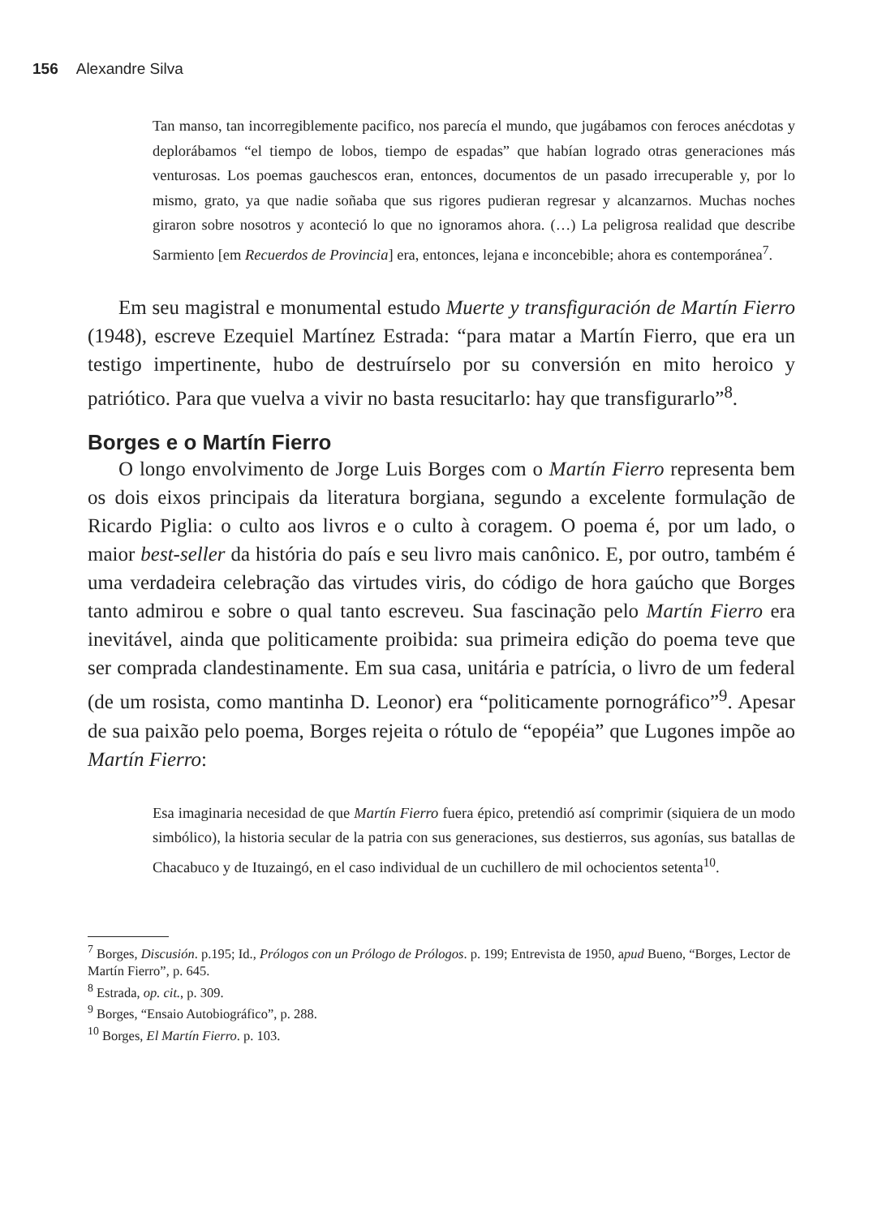156 Alexandre Silva
Tan manso, tan incorregiblemente pacifico, nos parecía el mundo, que jugábamos con feroces anécdotas y deplorábamos “el tiempo de lobos, tiempo de espadas” que habían logrado otras generaciones más venturosas. Los poemas gauchescos eran, entonces, documentos de un pasado irrecuperable y, por lo mismo, grato, ya que nadie soñaba que sus rigores pudieran regresar y alcanzarnos. Muchas noches giraron sobre nosotros y aconteció lo que no ignoramos ahora. (…) La peligrosa realidad que describe Sarmiento [em Recuerdos de Provincia] era, entonces, lejana e inconcebible; ahora es contemporánea<sup>7</sup>.
Em seu magistral e monumental estudo Muerte y transfiguración de Martín Fierro (1948), escreve Ezequiel Martínez Estrada: “para matar a Martín Fierro, que era un testigo impertinente, hubo de destruírselo por su conversión en mito heroico y patriótico. Para que vuelva a vivir no basta resucitarlo: hay que transfigurarlo”<sup>8</sup>.
Borges e o Martín Fierro
O longo envolvimento de Jorge Luis Borges com o Martín Fierro representa bem os dois eixos principais da literatura borgiana, segundo a excelente formulação de Ricardo Piglia: o culto aos livros e o culto à coragem. O poema é, por um lado, o maior best-seller da história do país e seu livro mais canônico. E, por outro, também é uma verdadeira celebração das virtudes viris, do código de hora gaúcho que Borges tanto admirou e sobre o qual tanto escreveu. Sua fascinação pelo Martín Fierro era inevitável, ainda que politicamente proibida: sua primeira edição do poema teve que ser comprada clandestinamente. Em sua casa, unitária e patrícia, o livro de um federal (de um rosista, como mantinha D. Leonor) era “politicamente pornográfico”<sup>9</sup>. Apesar de sua paixão pelo poema, Borges rejeita o rótulo de “epopéia” que Lugones impõe ao Martín Fierro:
Esa imaginaria necesidad de que Martín Fierro fuera épico, pretendió así comprimir (siquiera de un modo simbólico), la historia secular de la patria con sus generaciones, sus destierros, sus agonías, sus batallas de Chacabuco y de Ituzaingó, en el caso individual de un cuchillero de mil ochocientos setenta<sup>10</sup>.
<sup>7</sup> Borges, Discusión. p.195; Id., Prólogos con un Prólogo de Prólogos. p. 199; Entrevista de 1950, apud Bueno, “Borges, Lector de Martín Fierro”, p. 645.
<sup>8</sup> Estrada, op. cit., p. 309.
<sup>9</sup> Borges, “Ensaio Autobiográfico”, p. 288.
<sup>10</sup> Borges, El Martín Fierro. p. 103.